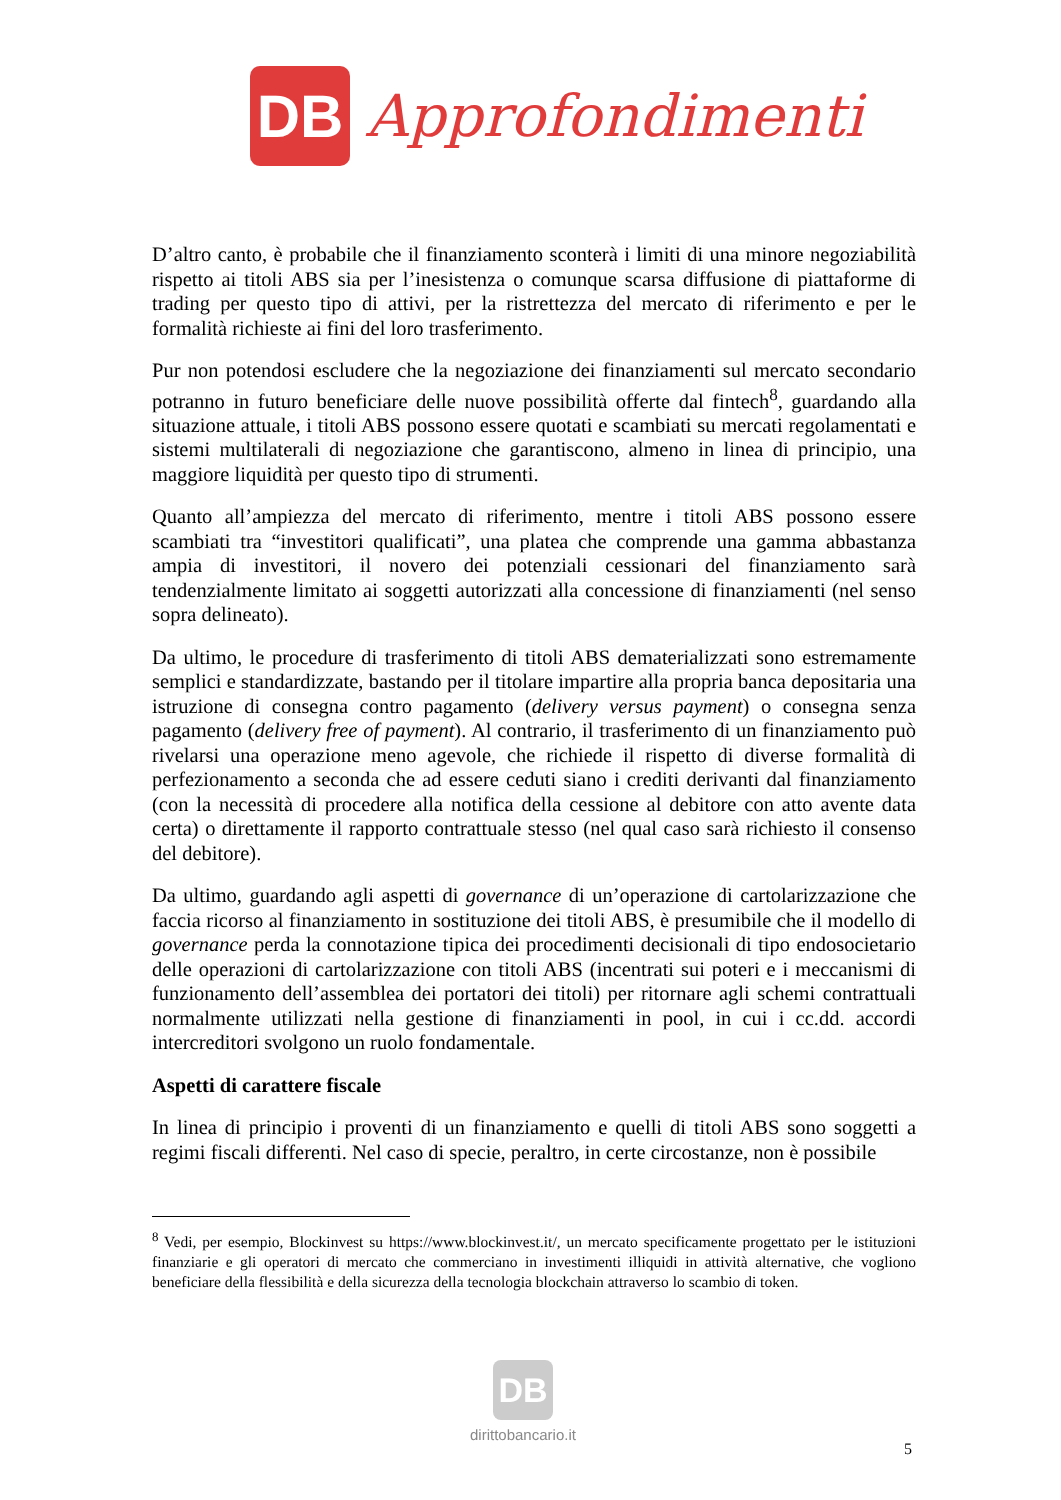DB
Approfondimenti
D’altro canto, è probabile che il finanziamento sconterà i limiti di una minore negoziabilità rispetto ai titoli ABS sia per l’inesistenza o comunque scarsa diffusione di piattaforme di trading per questo tipo di attivi, per la ristrettezza del mercato di riferimento e per le formalità richieste ai fini del loro trasferimento.
Pur non potendosi escludere che la negoziazione dei finanziamenti sul mercato secondario potranno in futuro beneficiare delle nuove possibilità offerte dal fintech<sup>8</sup>, guardando alla situazione attuale, i titoli ABS possono essere quotati e scambiati su mercati regolamentati e sistemi multilaterali di negoziazione che garantiscono, almeno in linea di principio, una maggiore liquidità per questo tipo di strumenti.
Quanto all’ampiezza del mercato di riferimento, mentre i titoli ABS possono essere scambiati tra “investitori qualificati”, una platea che comprende una gamma abbastanza ampia di investitori, il novero dei potenziali cessionari del finanziamento sarà tendenzialmente limitato ai soggetti autorizzati alla concessione di finanziamenti (nel senso sopra delineato).
Da ultimo, le procedure di trasferimento di titoli ABS dematerializzati sono estremamente semplici e standardizzate, bastando per il titolare impartire alla propria banca depositaria una istruzione di consegna contro pagamento (delivery versus payment) o consegna senza pagamento (delivery free of payment). Al contrario, il trasferimento di un finanziamento può rivelarsi una operazione meno agevole, che richiede il rispetto di diverse formalità di perfezionamento a seconda che ad essere ceduti siano i crediti derivanti dal finanziamento (con la necessità di procedere alla notifica della cessione al debitore con atto avente data certa) o direttamente il rapporto contrattuale stesso (nel qual caso sarà richiesto il consenso del debitore).
Da ultimo, guardando agli aspetti di governance di un’operazione di cartolarizzazione che faccia ricorso al finanziamento in sostituzione dei titoli ABS, è presumibile che il modello di governance perda la connotazione tipica dei procedimenti decisionali di tipo endosocietario delle operazioni di cartolarizzazione con titoli ABS (incentrati sui poteri e i meccanismi di funzionamento dell’assemblea dei portatori dei titoli) per ritornare agli schemi contrattuali normalmente utilizzati nella gestione di finanziamenti in pool, in cui i cc.dd. accordi intercreditori svolgono un ruolo fondamentale.
Aspetti di carattere fiscale
In linea di principio i proventi di un finanziamento e quelli di titoli ABS sono soggetti a regimi fiscali differenti. Nel caso di specie, peraltro, in certe circostanze, non è possibile
<sup>8</sup> Vedi, per esempio, Blockinvest su https://www.blockinvest.it/, un mercato specificamente progettato per le istituzioni finanziarie e gli operatori di mercato che commerciano in investimenti illiquidi in attività alternative, che vogliono beneficiare della flessibilità e della sicurezza della tecnologia blockchain attraverso lo scambio di token.
DB
dirittobancario.it
5